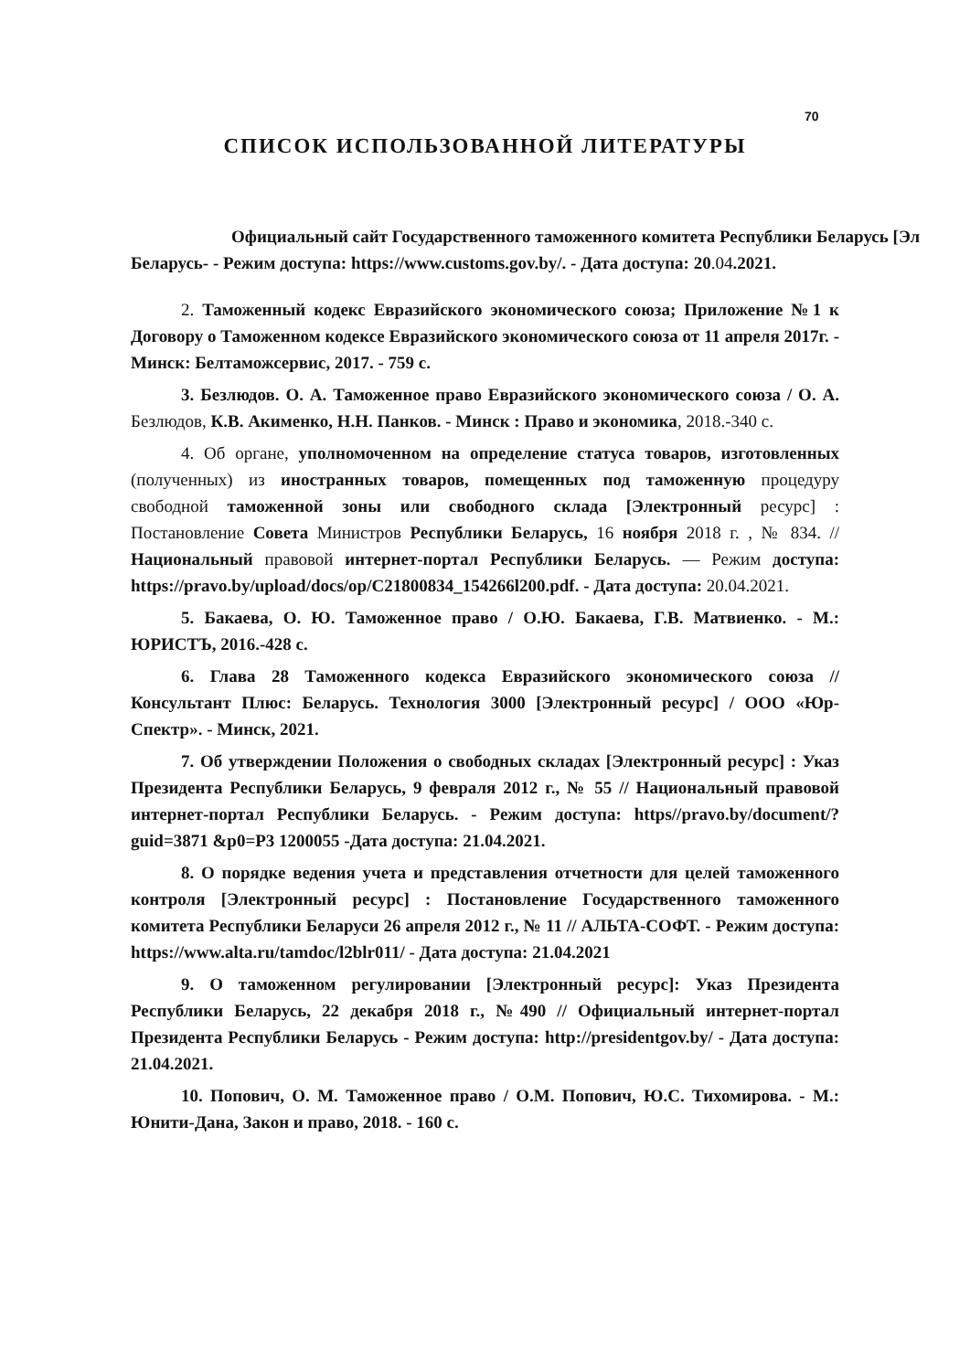70
СПИСОК ИСПОЛЬЗОВАННОЙ ЛИТЕРАТУРЫ
Официальный сайт Государственного таможенного комитета Республики Беларусь [Эл
Беларусь- - Режим доступа: https://www.customs.gov.by/. - Дата доступа: 20.04.2021.
2. Таможенный кодекс Евразийского экономического союза; Приложение №1 к Договору о Таможенном кодексе Евразийского экономического союза от 11 апреля 2017г. - Минск: Белтаможсервис, 2017. - 759 с.
3. Безлюдов. О. А. Таможенное право Евразийского экономического союза / О. А. Безлюдов, К.В. Акименко, Н.Н. Панков. - Минск : Право и экономика, 2018.-340 с.
4. Об органе, уполномоченном на определение статуса товаров, изготовленных (полученных) из иностранных товаров, помещенных под таможенную процедуру свободной таможенной зоны или свободного склада [Электронный ресурс] : Постановление Совета Министров Республики Беларусь, 16 ноября 2018 г. , № 834. // Национальный правовой интернет-портал Республики Беларусь. — Режим доступа: https://pravo.by/upload/docs/op/C21800834_154266l200.pdf. - Дата доступа: 20.04.2021.
5. Бакаева, О. Ю. Таможенное право / О.Ю. Бакаева, Г.В. Матвиенко. - М.: ЮРИСТЪ, 2016.-428 с.
6. Глава 28 Таможенного кодекса Евразийского экономического союза // Консультант Плюс: Беларусь. Технология 3000 [Электронный ресурс] / ООО «Юр-Спектр». - Минск, 2021.
7. Об утверждении Положения о свободных складах [Электронный ресурс] : Указ Президента Республики Беларусь, 9 февраля 2012 г., № 55 // Национальный правовой интернет-портал Республики Беларусь. - Режим доступа: https//pravo.by/document/?guid=3871 &p0=P3 1200055 -Дата доступа: 21.04.2021.
8. О порядке ведения учета и представления отчетности для целей таможенного контроля [Электронный ресурс] : Постановление Государственного таможенного комитета Республики Беларуси 26 апреля 2012 г., № 11 // АЛЬТА-СОФТ. - Режим доступа: https://www.alta.ru/tamdoc/l2blr011/ - Дата доступа: 21.04.2021
9. О таможенном регулировании [Электронный ресурс]: Указ Президента Республики Беларусь, 22 декабря 2018 г., №490 // Официальный интернет-портал Президента Республики Беларусь - Режим доступа: http://presidentgov.by/ - Дата доступа: 21.04.2021.
10. Попович, О. М. Таможенное право / О.М. Попович, Ю.С. Тихомирова. - М.: Юнити-Дана, Закон и право, 2018. - 160 с.